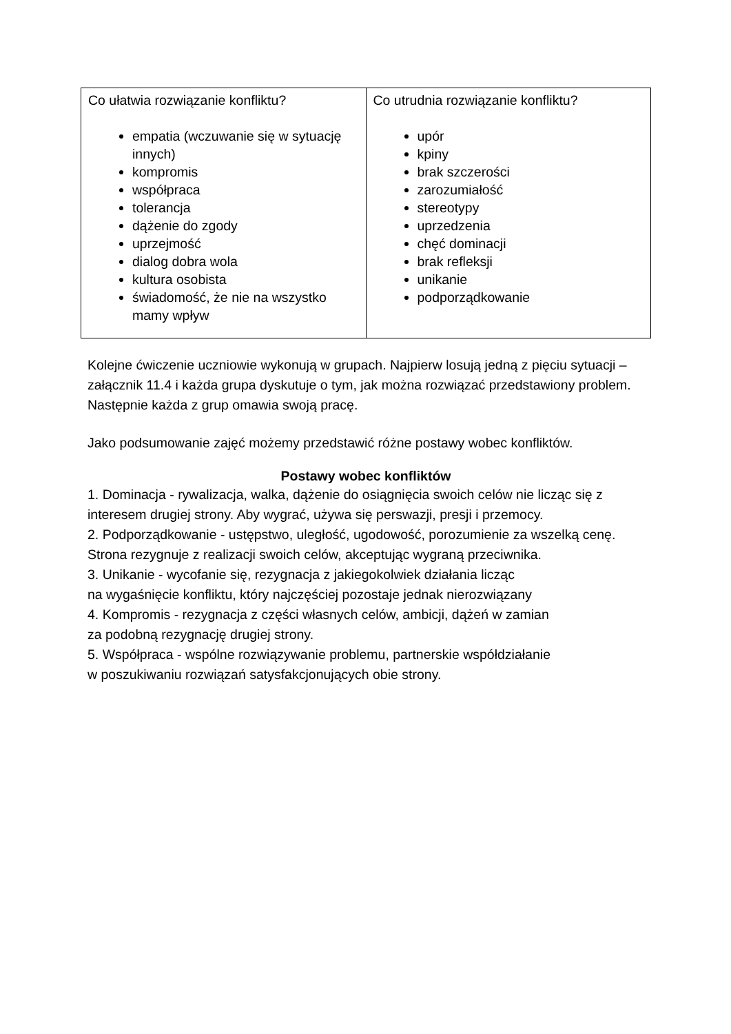| Co ułatwia rozwiązanie konfliktu? empatia (wczuwanie się w sytuację innych) kompromis współpraca tolerancja dążenie do zgody uprzejmość dialog dobra wola kultura osobista świadomość, że nie na wszystko mamy wpływ | Co utrudnia rozwiązanie konfliktu? upór kpiny brak szczerości zarozumiałość stereotypy uprzedzenia chęć dominacji brak refleksji unikanie podporządkowanie |
Kolejne ćwiczenie uczniowie wykonują w grupach. Najpierw losują jedną z pięciu sytuacji – załącznik 11.4 i każda grupa dyskutuje o tym, jak można rozwiązać przedstawiony problem. Następnie każda z grup omawia swoją pracę.
Jako podsumowanie zajęć możemy przedstawić różne postawy wobec konfliktów.
Postawy wobec konfliktów
1. Dominacja - rywalizacja, walka, dążenie do osiągnięcia swoich celów nie licząc się z interesem drugiej strony. Aby wygrać, używa się perswazji, presji i przemocy.
2. Podporządkowanie - ustępstwo, uległość, ugodowość, porozumienie za wszelką cenę. Strona rezygnuje z realizacji swoich celów, akceptując wygraną przeciwnika.
3. Unikanie - wycofanie się, rezygnacja z jakiegokolwiek działania licząc
na wygaśnięcie konfliktu, który najczęściej pozostaje jednak nierozwiązany
4. Kompromis - rezygnacja z części własnych celów, ambicji, dążeń w zamian
za podobną rezygnację drugiej strony.
5. Współpraca - wspólne rozwiązywanie problemu, partnerskie współdziałanie
w poszukiwaniu rozwiązań satysfakcjonujących obie strony.